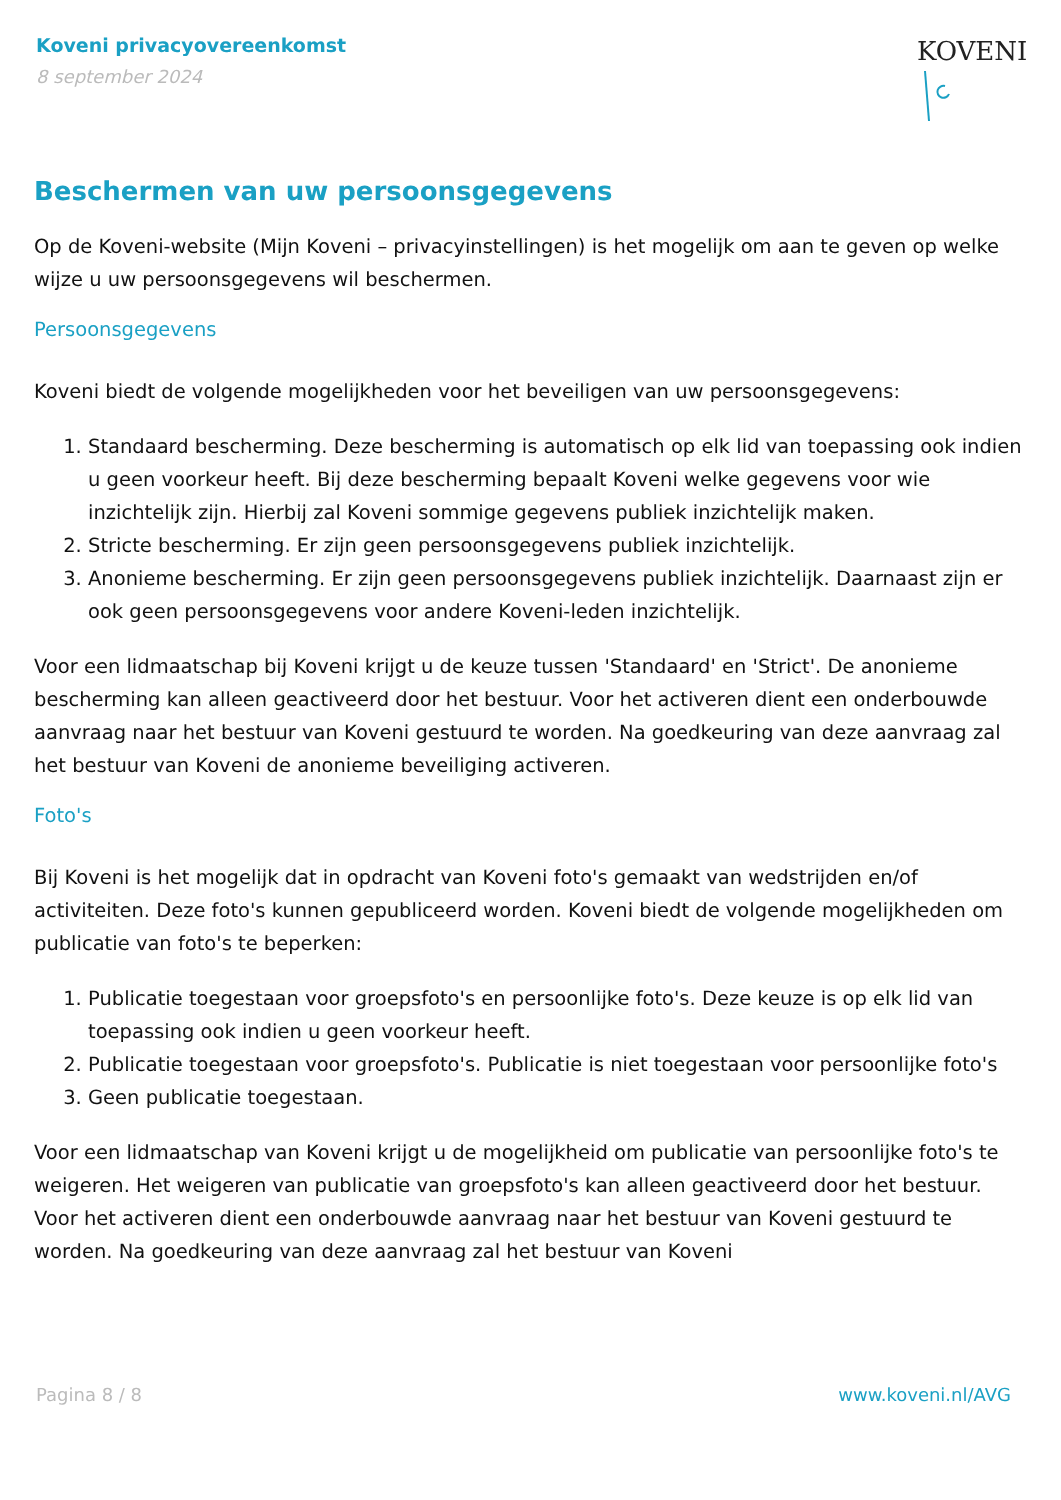Koveni privacyovereenkomst
8 september 2024
KOVENI
Beschermen van uw persoonsgegevens
Op de Koveni-website (Mijn Koveni – privacyinstellingen) is het mogelijk om aan te geven op welke wijze u uw persoonsgegevens wil beschermen.
Persoonsgegevens
Koveni biedt de volgende mogelijkheden voor het beveiligen van uw persoonsgegevens:
1. Standaard bescherming. Deze bescherming is automatisch op elk lid van toepassing ook indien u geen voorkeur heeft. Bij deze bescherming bepaalt Koveni welke gegevens voor wie inzichtelijk zijn. Hierbij zal Koveni sommige gegevens publiek inzichtelijk maken.
2. Stricte bescherming. Er zijn geen persoonsgegevens publiek inzichtelijk.
3. Anonieme bescherming. Er zijn geen persoonsgegevens publiek inzichtelijk. Daarnaast zijn er ook geen persoonsgegevens voor andere Koveni-leden inzichtelijk.
Voor een lidmaatschap bij Koveni krijgt u de keuze tussen 'Standaard' en 'Strict'. De anonieme bescherming kan alleen geactiveerd door het bestuur. Voor het activeren dient een onderbouwde aanvraag naar het bestuur van Koveni gestuurd te worden. Na goedkeuring van deze aanvraag zal het bestuur van Koveni de anonieme beveiliging activeren.
Foto's
Bij Koveni is het mogelijk dat in opdracht van Koveni foto's gemaakt van wedstrijden en/of activiteiten. Deze foto's kunnen gepubliceerd worden. Koveni biedt de volgende mogelijkheden om publicatie van foto's te beperken:
1. Publicatie toegestaan voor groepsfoto's en persoonlijke foto's. Deze keuze is op elk lid van toepassing ook indien u geen voorkeur heeft.
2. Publicatie toegestaan voor groepsfoto's. Publicatie is niet toegestaan voor persoonlijke foto's
3. Geen publicatie toegestaan.
Voor een lidmaatschap van Koveni krijgt u de mogelijkheid om publicatie van persoonlijke foto's te weigeren. Het weigeren van publicatie van groepsfoto's kan alleen geactiveerd door het bestuur. Voor het activeren dient een onderbouwde aanvraag naar het bestuur van Koveni gestuurd te worden. Na goedkeuring van deze aanvraag zal het bestuur van Koveni
Pagina 8 / 8 www.koveni.nl/AVG